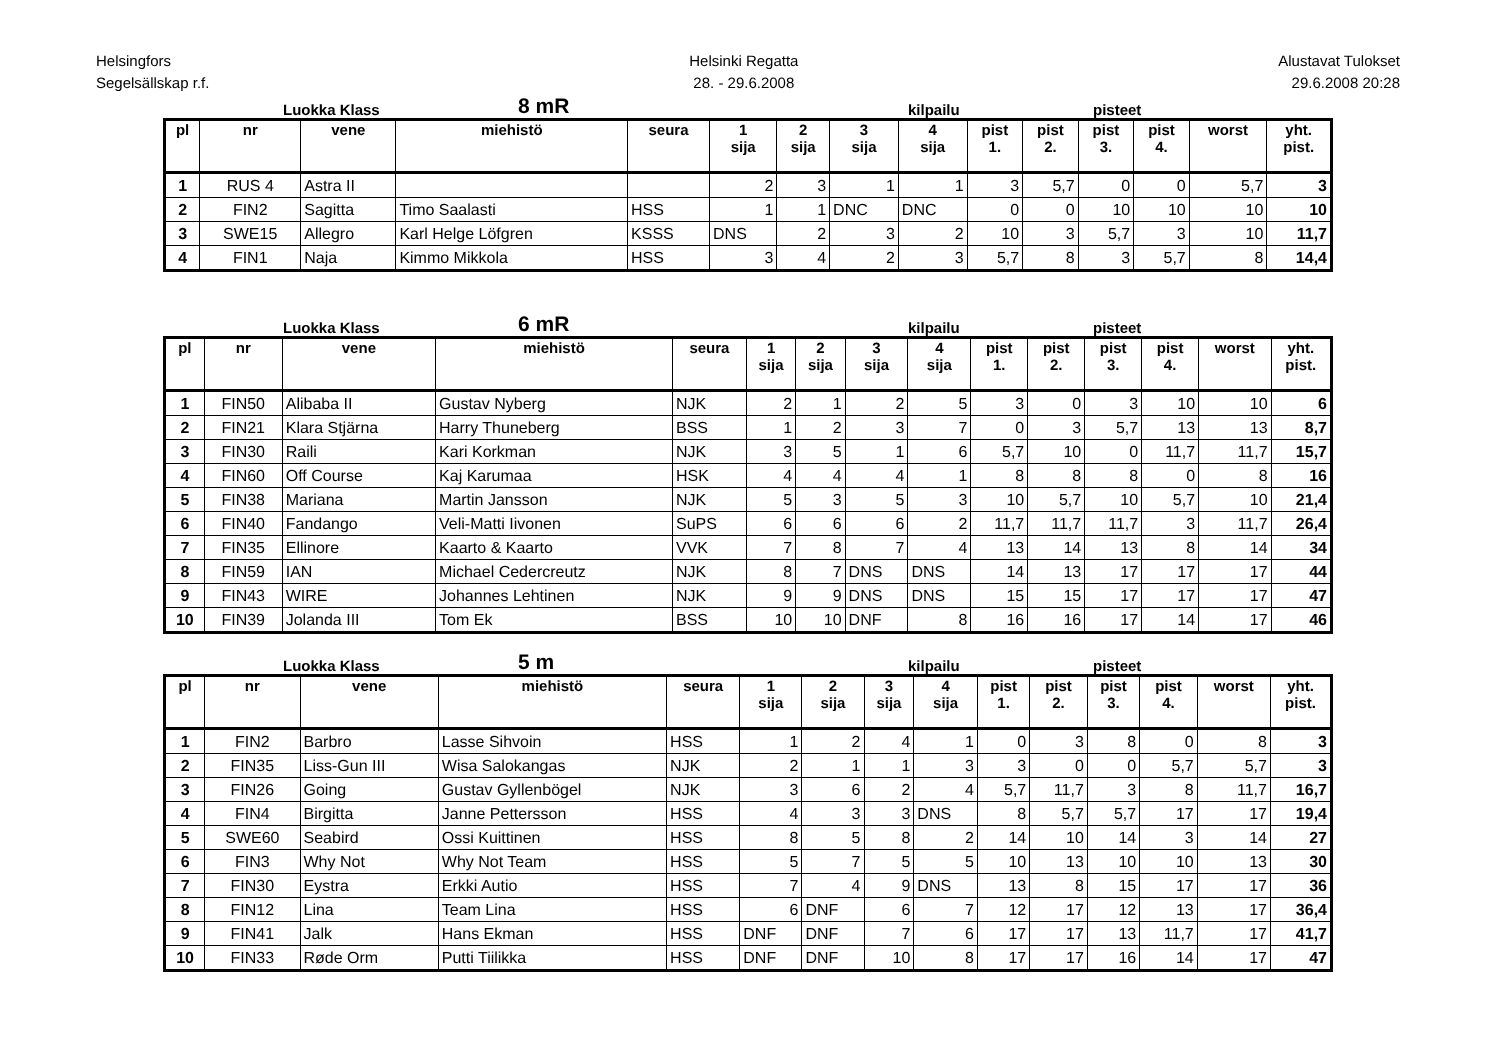Helsingfors
Segelsällskap r.f.
Helsinki Regatta
28. - 29.6.2008
Alustavat Tulokset
29.6.2008 20:28
Luokka Klass 8 mR kilpailu pisteet
| pl | nr | vene | miehistö | seura | 1 sija | 2 sija | 3 sija | 4 sija | pist 1. | pist 2. | pist 3. | pist 4. | worst | yht. pist. |
| --- | --- | --- | --- | --- | --- | --- | --- | --- | --- | --- | --- | --- | --- | --- |
| 1 | RUS 4 | Astra II | | | 2 | 3 | 1 | 1 | 3 | 5,7 | 0 | 0 | 5,7 | 3 |
| 2 | FIN2 | Sagitta | Timo Saalasti | HSS | 1 | 1 | DNC | DNC | 0 | 0 | 10 | 10 | 10 | 10 |
| 3 | SWE15 | Allegro | Karl Helge Löfgren | KSSS | DNS | 2 | 3 | 2 | 10 | 3 | 5,7 | 3 | 10 | 11,7 |
| 4 | FIN1 | Naja | Kimmo Mikkola | HSS | 3 | 4 | 2 | 3 | 5,7 | 8 | 3 | 5,7 | 8 | 14,4 |
Luokka Klass 6 mR kilpailu pisteet
| pl | nr | vene | miehistö | seura | 1 sija | 2 sija | 3 sija | 4 sija | pist 1. | pist 2. | pist 3. | pist 4. | worst | yht. pist. |
| --- | --- | --- | --- | --- | --- | --- | --- | --- | --- | --- | --- | --- | --- | --- |
| 1 | FIN50 | Alibaba II | Gustav Nyberg | NJK | 2 | 1 | 2 | 5 | 3 | 0 | 3 | 10 | 10 | 6 |
| 2 | FIN21 | Klara Stjärna | Harry Thuneberg | BSS | 1 | 2 | 3 | 7 | 0 | 3 | 5,7 | 13 | 13 | 8,7 |
| 3 | FIN30 | Raili | Kari Korkman | NJK | 3 | 5 | 1 | 6 | 5,7 | 10 | 0 | 11,7 | 11,7 | 15,7 |
| 4 | FIN60 | Off Course | Kaj Karumaa | HSK | 4 | 4 | 4 | 1 | 8 | 8 | 8 | 0 | 8 | 16 |
| 5 | FIN38 | Mariana | Martin Jansson | NJK | 5 | 3 | 5 | 3 | 10 | 5,7 | 10 | 5,7 | 10 | 21,4 |
| 6 | FIN40 | Fandango | Veli-Matti Iivonen | SuPS | 6 | 6 | 6 | 2 | 11,7 | 11,7 | 11,7 | 3 | 11,7 | 26,4 |
| 7 | FIN35 | Ellinore | Kaarto & Kaarto | VVK | 7 | 8 | 7 | 4 | 13 | 14 | 13 | 8 | 14 | 34 |
| 8 | FIN59 | IAN | Michael Cedercreutz | NJK | 8 | 7 | DNS | DNS | 14 | 13 | 17 | 17 | 17 | 44 |
| 9 | FIN43 | WIRE | Johannes Lehtinen | NJK | 9 | 9 | DNS | DNS | 15 | 15 | 17 | 17 | 17 | 47 |
| 10 | FIN39 | Jolanda III | Tom Ek | BSS | 10 | 10 | DNF | 8 | 16 | 16 | 17 | 14 | 17 | 46 |
Luokka Klass 5 m kilpailu pisteet
| pl | nr | vene | miehistö | seura | 1 sija | 2 sija | 3 sija | 4 sija | pist 1. | pist 2. | pist 3. | pist 4. | worst | yht. pist. |
| --- | --- | --- | --- | --- | --- | --- | --- | --- | --- | --- | --- | --- | --- | --- |
| 1 | FIN2 | Barbro | Lasse Sihvoin | HSS | 1 | 2 | 4 | 1 | 0 | 3 | 8 | 0 | 8 | 3 |
| 2 | FIN35 | Liss-Gun III | Wisa Salokangas | NJK | 2 | 1 | 1 | 3 | 3 | 0 | 0 | 5,7 | 5,7 | 3 |
| 3 | FIN26 | Going | Gustav Gyllenbögel | NJK | 3 | 6 | 2 | 4 | 5,7 | 11,7 | 3 | 8 | 11,7 | 16,7 |
| 4 | FIN4 | Birgitta | Janne Pettersson | HSS | 4 | 3 | 3 | DNS | 8 | 5,7 | 5,7 | 17 | 17 | 19,4 |
| 5 | SWE60 | Seabird | Ossi Kuittinen | HSS | 8 | 5 | 8 | 2 | 14 | 10 | 14 | 3 | 14 | 27 |
| 6 | FIN3 | Why Not | Why Not Team | HSS | 5 | 7 | 5 | 5 | 10 | 13 | 10 | 10 | 13 | 30 |
| 7 | FIN30 | Eystra | Erkki Autio | HSS | 7 | 4 | 9 | DNS | 13 | 8 | 15 | 17 | 17 | 36 |
| 8 | FIN12 | Lina | Team Lina | HSS | 6 | DNF | 6 | 7 | 12 | 17 | 12 | 13 | 17 | 36,4 |
| 9 | FIN41 | Jalk | Hans Ekman | HSS | DNF | DNF | 7 | 6 | 17 | 17 | 13 | 11,7 | 17 | 41,7 |
| 10 | FIN33 | Røde Orm | Putti Tiilikka | HSS | DNF | DNF | 10 | 8 | 17 | 17 | 16 | 14 | 17 | 47 |